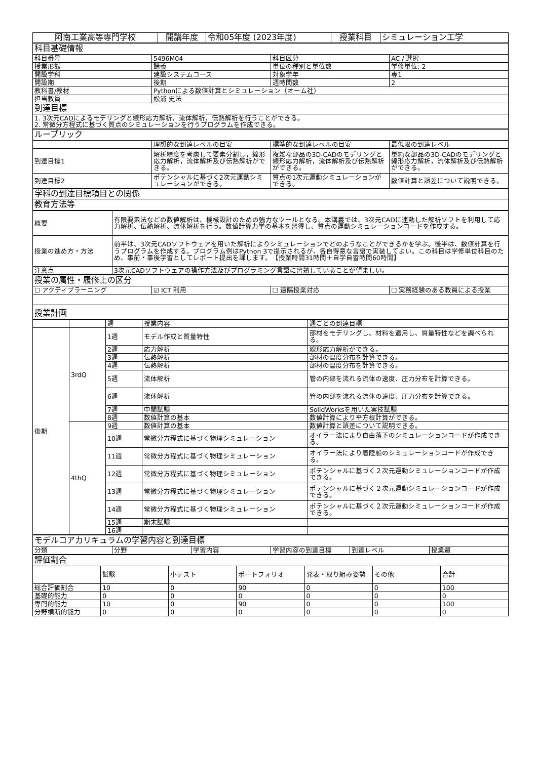| 阿南工業高等専門学校 | 開講年度 | 令和05年度 (2023年度) | 授業科目 | シミュレーション工学 |
| 科目基礎情報 | | | |
| 科目番号 | 5496M04 | 科目区分 | AC / 選択 |
| 授業形態 | 講義 | 単位の種別と単位数 | 学修単位: 2 |
| 開設学科 | 建設システムコース | 対象学年 | 専1 |
| 開設期 | 後期 | 週時間数 | 2 |
| 教科書/教材 | Pythonによる数値計算とシミュレーション（オーム社） | | |
| 担当教員 | 松浦 史法 | | |
| 到達目標 | | | |
| 1. 3次元CADによるモデリングと線形応力解析，流体解析、伝熱解析を行うことができる。 2. 常微分方程式に基づく質点のシミュレーションを行うプログラムを作成できる。 | | | |
| ルーブリック | | | |
| | 理想的な到達レベルの目安 | 標準的な到達レベルの目安 | 最低限の到達レベル |
| 到達目標1 | 解析精度を考慮して要素分割し，線形応力解析，流体解析及び伝熱解析ができる。 | 複雑な部品の3D-CADのモデリングと線形応力解析，流体解析及び伝熱解析ができる。 | 単純な部品の3D-CADのモデリングと線形応力解析，流体解析及び伝熱解析ができる。 |
| 到達目標2 | ポテンシャルに基づく2次元運動シミュレーションができる。 | 質点の1次元運動シミュレーションができる。 | 数値計算と誤差について説明できる。 |
| 学科の到達目標項目との関係 | | | |
| 教育方法等 | | | |
| 概要 | 有限要素法などの数値解析は、機械設計のための強力なツールとなる。本講義では、3次元CADに連動した解析ソフトを利用して応力解析、伝熱解析、流体解析を行う。数値計算力学の基本を習得し、質点の運動シミュレーションコードを作成する。 |
| 授業の進め方・方法 | 前半は、3次元CADソフトウェアを用いた解析によりシミュレーションでどのようなことができるかを学ぶ。後半は、数値計算を行うプログラムを作成する。プログラム例はPython 3で提示されるが、各自得意な言語で実装してよい。この科目は学修単位科目のため、事前・事後学習としてレポート提出を課します。 【授業時間31時間＋自学自習時間60時間】 |
| 注意点 | 3次元CADソフトウェアの操作方法及びプログラミング言語に習熟していることが望ましい。 |
| 授業の属性・履修上の区分 | | | |
| ☐ アクティブラーニング | ☑ ICT 利用 | ☐ 遠隔授業対応 | ☐ 実務経験のある教員による授業 |
| 授業計画 | | | |
| | | 週 | 授業内容 | 週ごとの到達目標 |
| 後期 | 3rdQ | 1週 | モデル作成と質量特性 | 部材をモデリングし、材料を適用し、質量特性などを調べられる。 |
| | | 2週 | 応力解析 | 線形応力解析ができる。 |
| | | 3週 | 伝熱解析 | 部材の温度分布を計算できる。 |
| | | 4週 | 伝熱解析 | 部材の温度分布を計算できる。 |
| | | 5週 | 流体解析 | 管の内部を流れる流体の速度、圧力分布を計算できる。 |
| | | 6週 | 流体解析 | 管の内部を流れる流体の速度、圧力分布を計算できる。 |
| | | 7週 | 中間試験 | SolidWorksを用いた実技試験 |
| | | 8週 | 数値計算の基本 | 数値計算により平方根計算ができる。 |
| | 4thQ | 9週 | 数値計算の基本 | 数値計算と誤差について説明できる。 |
| | | 10週 | 常微分方程式に基づく物理シミュレーション | オイラー法により自由落下のシミュレーションコードが作成できる。 |
| | | 11週 | 常微分方程式に基づく物理シミュレーション | オイラー法により着陸船のシミュレーションコードが作成できる。 |
| | | 12週 | 常微分方程式に基づく物理シミュレーション | ポテンシャルに基づく２次元運動シミュレーションコードが作成できる。 |
| | | 13週 | 常微分方程式に基づく物理シミュレーション | ポテンシャルに基づく２次元運動シミュレーションコードが作成できる。 |
| | | 14週 | 常微分方程式に基づく物理シミュレーション | ポテンシャルに基づく２次元運動シミュレーションコードが作成できる。 |
| | | 15週 | 期末試験 | |
| | | 16週 | | |
| モデルコアカリキュラムの学習内容と到達目標 | | | | | |
| 分類 | 分野 | 学習内容 | 学習内容の到達目標 | 到達レベル | 授業週 |
| 評価割合 | | | | | | |
| | 試験 | 小テスト | ポートフォリオ | 発表・取り組み姿勢 | その他 | 合計 |
| 総合評価割合 | 10 | 0 | 90 | 0 | 0 | 100 |
| 基礎的能力 | 0 | 0 | 0 | 0 | 0 | 0 |
| 専門的能力 | 10 | 0 | 90 | 0 | 0 | 100 |
| 分野横断的能力 | 0 | 0 | 0 | 0 | 0 | 0 |